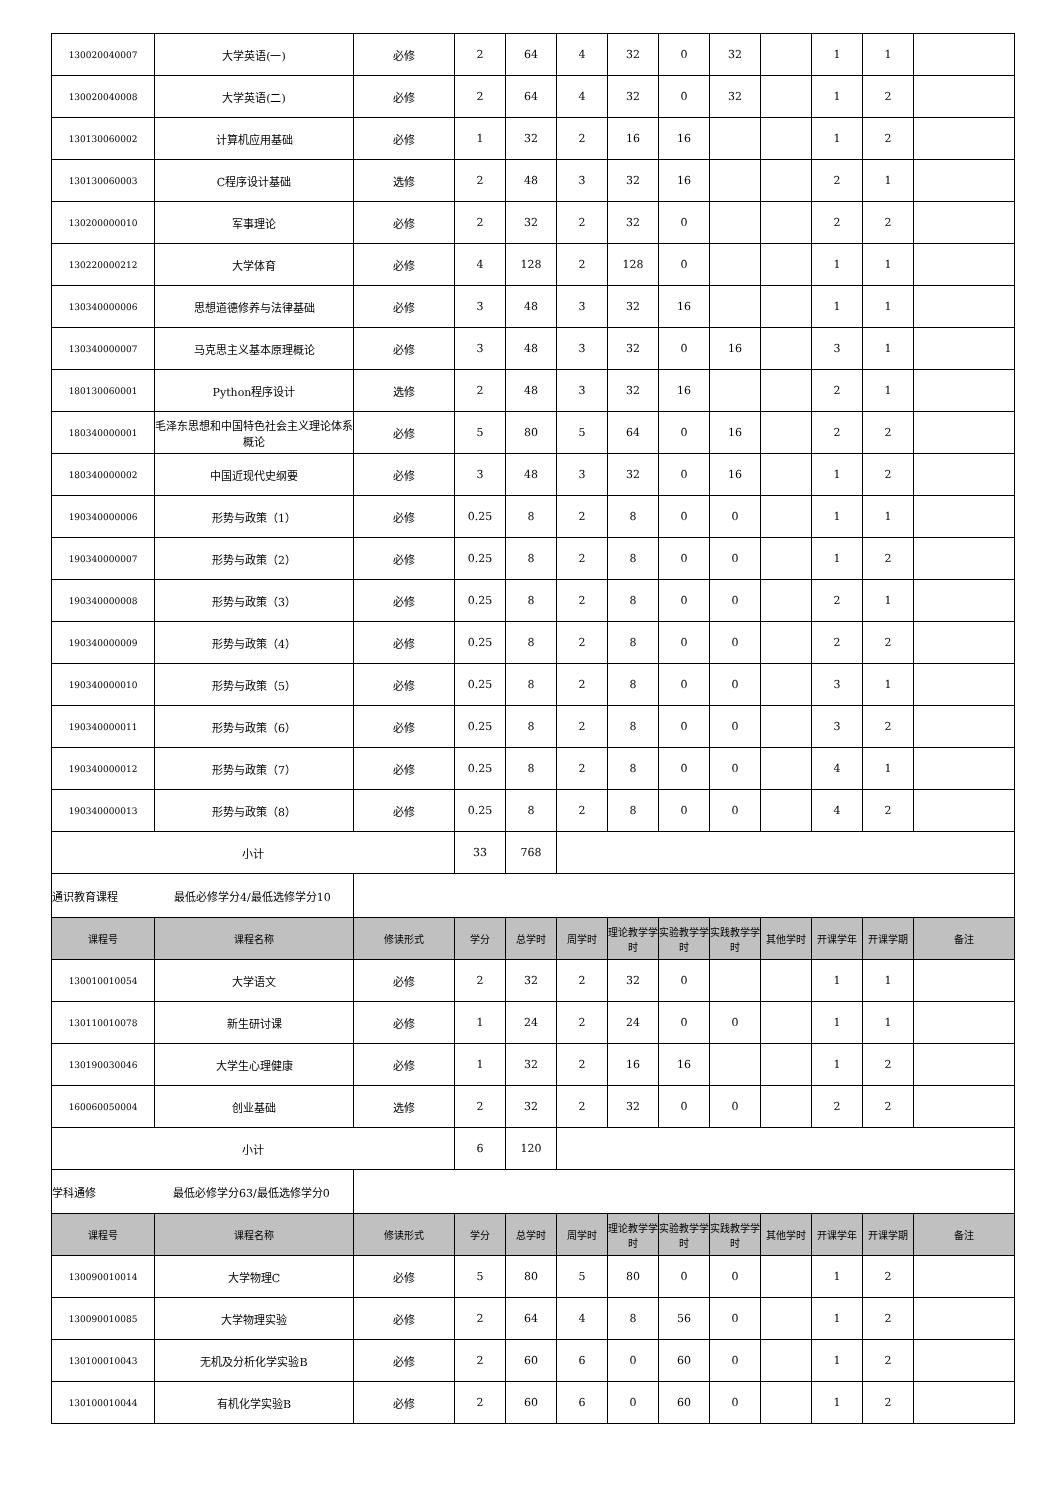| 130020040007 | 大学英语(一) | 必修 | 2 | 64 | 4 | 32 | 0 | 32 | | 1 | 1 | |
| 130020040008 | 大学英语(二) | 必修 | 2 | 64 | 4 | 32 | 0 | 32 | | 1 | 2 | |
| 130130060002 | 计算机应用基础 | 必修 | 1 | 32 | 2 | 16 | 16 | | | 1 | 2 | |
| 130130060003 | C程序设计基础 | 选修 | 2 | 48 | 3 | 32 | 16 | | | 2 | 1 | |
| 130200000010 | 军事理论 | 必修 | 2 | 32 | 2 | 32 | 0 | | | 2 | 2 | |
| 130220000212 | 大学体育 | 必修 | 4 | 128 | 2 | 128 | 0 | | | 1 | 1 | |
| 130340000006 | 思想道德修养与法律基础 | 必修 | 3 | 48 | 3 | 32 | 16 | | | 1 | 1 | |
| 130340000007 | 马克思主义基本原理概论 | 必修 | 3 | 48 | 3 | 32 | 0 | 16 | | 3 | 1 | |
| 180130060001 | Python程序设计 | 选修 | 2 | 48 | 3 | 32 | 16 | | | 2 | 1 | |
| 180340000001 | 毛泽东思想和中国特色社会主义理论体系概论 | 必修 | 5 | 80 | 5 | 64 | 0 | 16 | | 2 | 2 | |
| 180340000002 | 中国近现代史纲要 | 必修 | 3 | 48 | 3 | 32 | 0 | 16 | | 1 | 2 | |
| 190340000006 | 形势与政策（1） | 必修 | 0.25 | 8 | 2 | 8 | 0 | 0 | | 1 | 1 | |
| 190340000007 | 形势与政策（2） | 必修 | 0.25 | 8 | 2 | 8 | 0 | 0 | | 1 | 2 | |
| 190340000008 | 形势与政策（3） | 必修 | 0.25 | 8 | 2 | 8 | 0 | 0 | | 2 | 1 | |
| 190340000009 | 形势与政策（4） | 必修 | 0.25 | 8 | 2 | 8 | 0 | 0 | | 2 | 2 | |
| 190340000010 | 形势与政策（5） | 必修 | 0.25 | 8 | 2 | 8 | 0 | 0 | | 3 | 1 | |
| 190340000011 | 形势与政策（6） | 必修 | 0.25 | 8 | 2 | 8 | 0 | 0 | | 3 | 2 | |
| 190340000012 | 形势与政策（7） | 必修 | 0.25 | 8 | 2 | 8 | 0 | 0 | | 4 | 1 | |
| 190340000013 | 形势与政策（8） | 必修 | 0.25 | 8 | 2 | 8 | 0 | 0 | | 4 | 2 | |
| 小计 | | | 33 | 768 | | | | | | | | |
| 通识教育课程 最低必修学分4/最低选修学分10 | | | | | | | | | | | | |
| 课程号 | 课程名称 | 修读形式 | 学分 | 总学时 | 周学时 | 理论教学学时 | 实验教学学时 | 实践教学学时 | 其他学时 | 开课学年 | 开课学期 | 备注 |
| 130010010054 | 大学语文 | 必修 | 2 | 32 | 2 | 32 | 0 | | | 1 | 1 | |
| 130110010078 | 新生研讨课 | 必修 | 1 | 24 | 2 | 24 | 0 | 0 | | 1 | 1 | |
| 130190030046 | 大学生心理健康 | 必修 | 1 | 32 | 2 | 16 | 16 | | | 1 | 2 | |
| 160060050004 | 创业基础 | 选修 | 2 | 32 | 2 | 32 | 0 | 0 | | 2 | 2 | |
| 小计 | | | 6 | 120 | | | | | | | | |
| 学科通修 最低必修学分63/最低选修学分0 | | | | | | | | | | | | |
| 课程号 | 课程名称 | 修读形式 | 学分 | 总学时 | 周学时 | 理论教学学时 | 实验教学学时 | 实践教学学时 | 其他学时 | 开课学年 | 开课学期 | 备注 |
| 130090010014 | 大学物理C | 必修 | 5 | 80 | 5 | 80 | 0 | 0 | | 1 | 2 | |
| 130090010085 | 大学物理实验 | 必修 | 2 | 64 | 4 | 8 | 56 | 0 | | 1 | 2 | |
| 130100010043 | 无机及分析化学实验B | 必修 | 2 | 60 | 6 | 0 | 60 | 0 | | 1 | 2 | |
| 130100010044 | 有机化学实验B | 必修 | 2 | 60 | 6 | 0 | 60 | 0 | | 1 | 2 | |